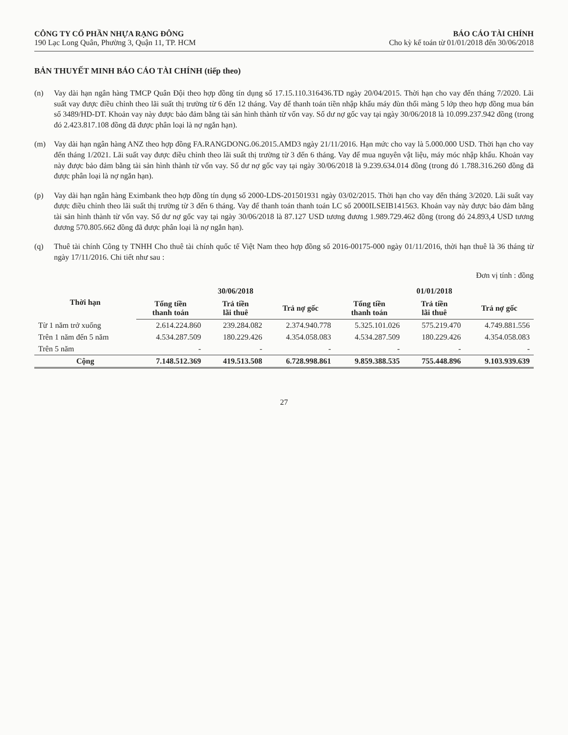CÔNG TY CỔ PHẦN NHỰA RẠNG ĐÔNG
190 Lạc Long Quân, Phường 3, Quận 11, TP. HCM
BÁO CÁO TÀI CHÍNH
Cho kỳ kế toán từ 01/01/2018 đến 30/06/2018
BẢN THUYẾT MINH BÁO CÁO TÀI CHÍNH (tiếp theo)
(n) Vay dài hạn ngân hàng TMCP Quân Đội theo hợp đồng tín dụng số 17.15.110.316436.TD ngày 20/04/2015. Thời hạn cho vay đến tháng 7/2020. Lãi suất vay được điều chỉnh theo lãi suất thị trường từ 6 đến 12 tháng. Vay để thanh toán tiền nhập khẩu máy đùn thổi màng 5 lớp theo hợp đồng mua bán số 3489/HD-DT. Khoản vay này được bảo đảm bằng tài sản hình thành từ vốn vay. Số dư nợ gốc vay tại ngày 30/06/2018 là 10.099.237.942 đồng (trong đó 2.423.817.108 đồng đã được phân loại là nợ ngắn hạn).
(m) Vay dài hạn ngân hàng ANZ theo hợp đồng FA.RANGDONG.06.2015.AMD3 ngày 21/11/2016. Hạn mức cho vay là 5.000.000 USD. Thời hạn cho vay đến tháng 1/2021. Lãi suất vay được điều chỉnh theo lãi suất thị trường từ 3 đến 6 tháng. Vay để mua nguyên vật liệu, máy móc nhập khẩu. Khoản vay này được bảo đảm bằng tài sản hình thành từ vốn vay. Số dư nợ gốc vay tại ngày 30/06/2018 là 9.239.634.014 đồng (trong đó 1.788.316.260 đồng đã được phân loại là nợ ngắn hạn).
(p) Vay dài hạn ngân hàng Eximbank theo hợp đồng tín dụng số 2000-LDS-201501931 ngày 03/02/2015. Thời hạn cho vay đến tháng 3/2020. Lãi suất vay được điều chỉnh theo lãi suất thị trường từ 3 đến 6 tháng. Vay để thanh toán thanh toán LC số 2000ILSEIB141563. Khoản vay này được bảo đảm bằng tài sản hình thành từ vốn vay. Số dư nợ gốc vay tại ngày 30/06/2018 là 87.127 USD tương đương 1.989.729.462 đồng (trong đó 24.893,4 USD tương đương 570.805.662 đồng đã được phân loại là nợ ngắn hạn).
(q) Thuê tài chính Công ty TNHH Cho thuê tài chính quốc tế Việt Nam theo hợp đồng số 2016-00175-000 ngày 01/11/2016, thời hạn thuê là 36 tháng từ ngày 17/11/2016. Chi tiết như sau :
Đơn vị tính : đồng
| Thời hạn | 30/06/2018 | | | 01/01/2018 | | |
| --- | --- | --- | --- | --- | --- | --- |
| | Tổng tiền thanh toán | Trả tiền lãi thuê | Trả nợ gốc | Tổng tiền thanh toán | Trả tiền lãi thuê | Trả nợ gốc |
| Từ 1 năm trở xuống | 2.614.224.860 | 239.284.082 | 2.374.940.778 | 5.325.101.026 | 575.219.470 | 4.749.881.556 |
| Trên 1 năm đến 5 năm | 4.534.287.509 | 180.229.426 | 4.354.058.083 | 4.534.287.509 | 180.229.426 | 4.354.058.083 |
| Trên 5 năm | - | - | - | - | - | - |
| Cộng | 7.148.512.369 | 419.513.508 | 6.728.998.861 | 9.859.388.535 | 755.448.896 | 9.103.939.639 |
27